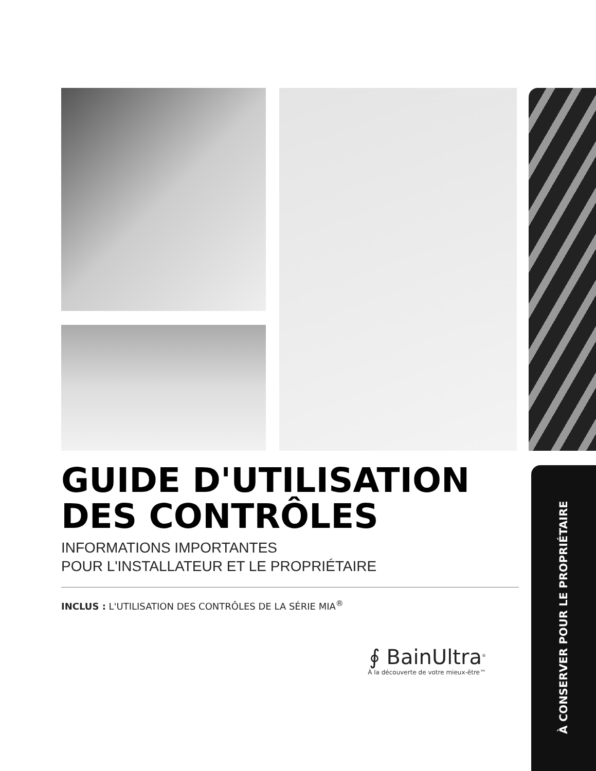GUIDE D'UTILISATION
DES CONTRÔLES
INFORMATIONS IMPORTANTES
POUR L'INSTALLATEUR ET LE PROPRIÉTAIRE
INCLUS : L'UTILISATION DES CONTRÔLES DE LA SÉRIE MIA<sup>®</sup>
∮ BainUltra<sup>®</sup>
À la découverte de votre mieux-être™
À CONSERVER POUR LE PROPRIÉTAIRE